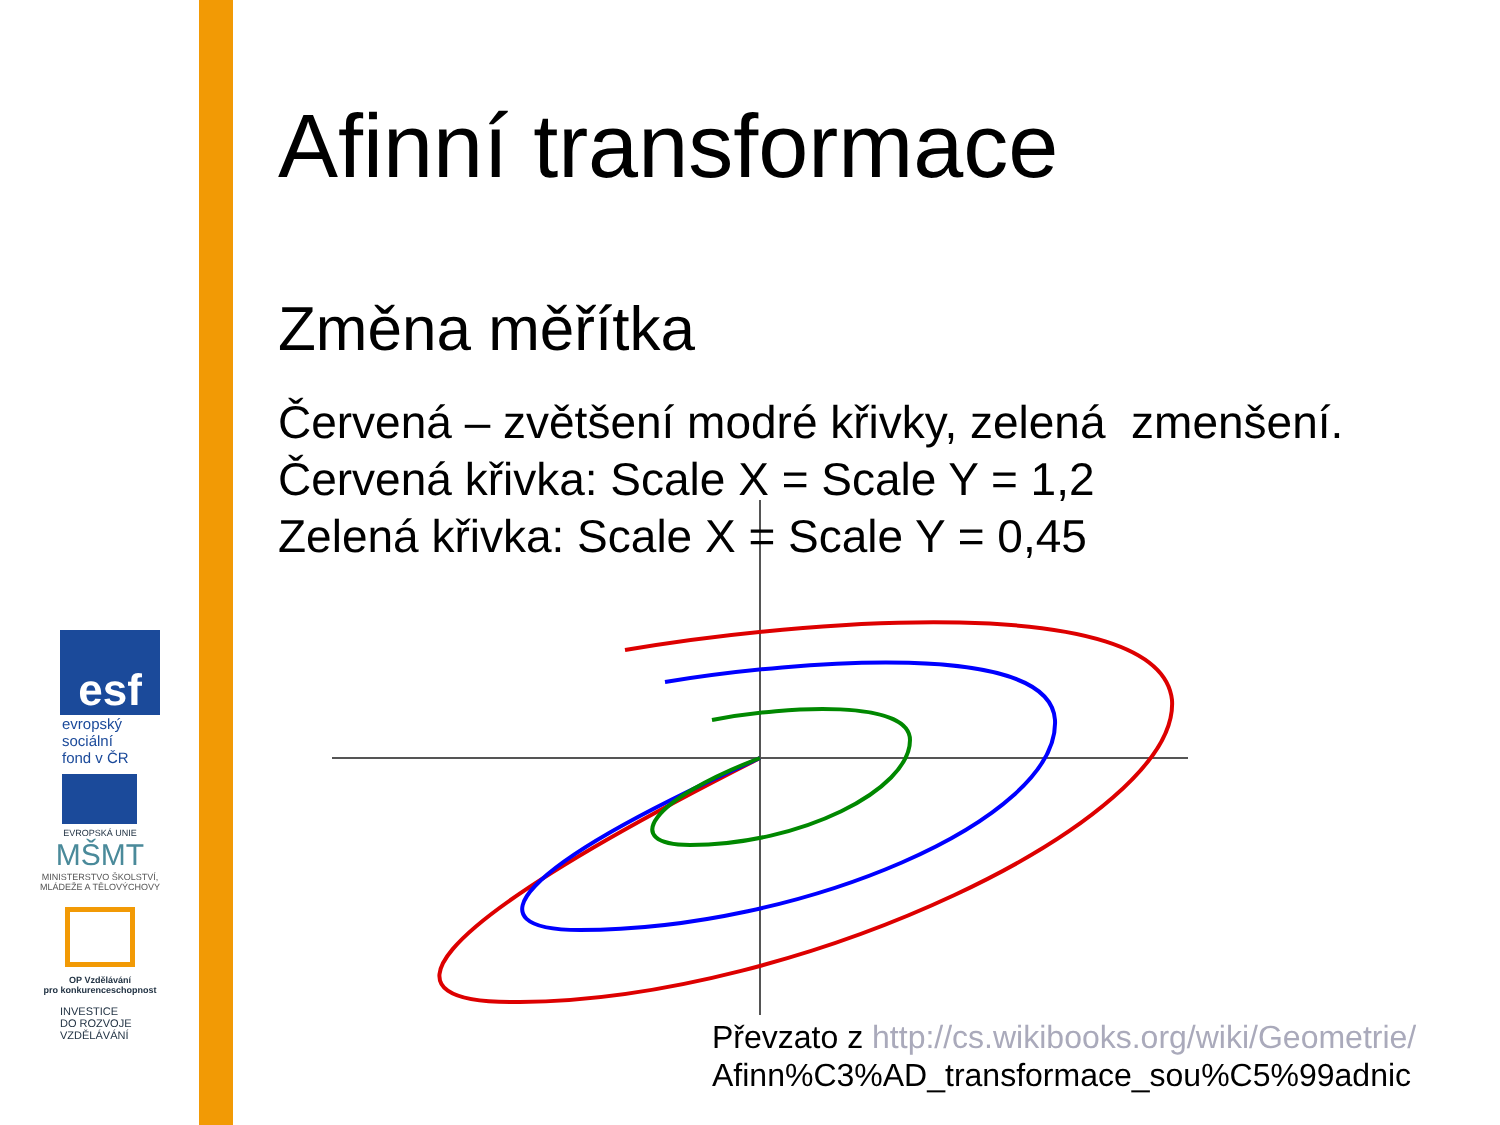esf
evropský
sociální
fond v ČR
EVROPSKÁ UNIE
MŠMT
MINISTERSTVO ŠKOLSTVÍ,
MLÁDEŽE A TĚLOVÝCHOVY
OP Vzdělávání
pro konkurenceschopnost
INVESTICE
DO ROZVOJE
VZDĚLÁVÁNÍ
Afinní transformace
Změna měřítka
Červená – zvětšení modré křivky, zelená zmenšení.
Červená křivka: Scale X = Scale Y = 1,2
Zelená křivka: Scale X = Scale Y = 0,45
Převzato z http://cs.wikibooks.org/wiki/Geometrie/
Afinn%C3%AD_transformace_sou%C5%99adnic